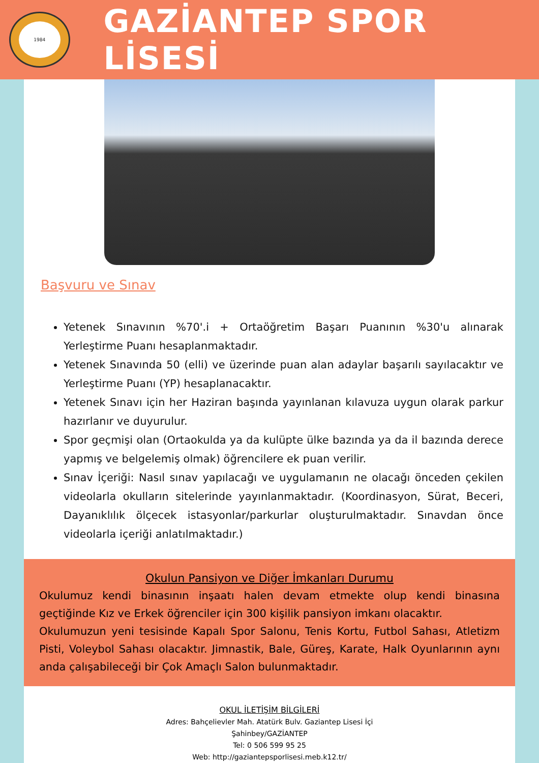1984
GAZİANTEP SPOR LİSESİ
Başvuru ve Sınav
Yetenek Sınavının %70'.i + Ortaöğretim Başarı Puanının %30'u alınarak Yerleştirme Puanı hesaplanmaktadır.
Yetenek Sınavında 50 (elli) ve üzerinde puan alan adaylar başarılı sayılacaktır ve Yerleştirme Puanı (YP) hesaplanacaktır.
Yetenek Sınavı için her Haziran başında yayınlanan kılavuza uygun olarak parkur hazırlanır ve duyurulur.
Spor geçmişi olan (Ortaokulda ya da kulüpte ülke bazında ya da il bazında derece yapmış ve belgelemiş olmak) öğrencilere ek puan verilir.
Sınav İçeriği: Nasıl sınav yapılacağı ve uygulamanın ne olacağı önceden çekilen videolarla okulların sitelerinde yayınlanmaktadır. (Koordinasyon, Sürat, Beceri, Dayanıklılık ölçecek istasyonlar/parkurlar oluşturulmaktadır. Sınavdan önce videolarla içeriği anlatılmaktadır.)
Okulun Pansiyon ve Diğer İmkanları Durumu
Okulumuz kendi binasının inşaatı halen devam etmekte olup kendi binasına geçtiğinde Kız ve Erkek öğrenciler için 300 kişilik pansiyon imkanı olacaktır.
Okulumuzun yeni tesisinde Kapalı Spor Salonu, Tenis Kortu, Futbol Sahası, Atletizm Pisti, Voleybol Sahası olacaktır. Jimnastik, Bale, Güreş, Karate, Halk Oyunlarının aynı anda çalışabileceği bir Çok Amaçlı Salon bulunmaktadır.
OKUL İLETİŞİM BİLGİLERİ
Adres: Bahçelievler Mah. Atatürk Bulv. Gaziantep Lisesi İçi
Şahinbey/GAZİANTEP
Tel: 0 506 599 95 25
Web: http://gaziantepsporlisesi.meb.k12.tr/